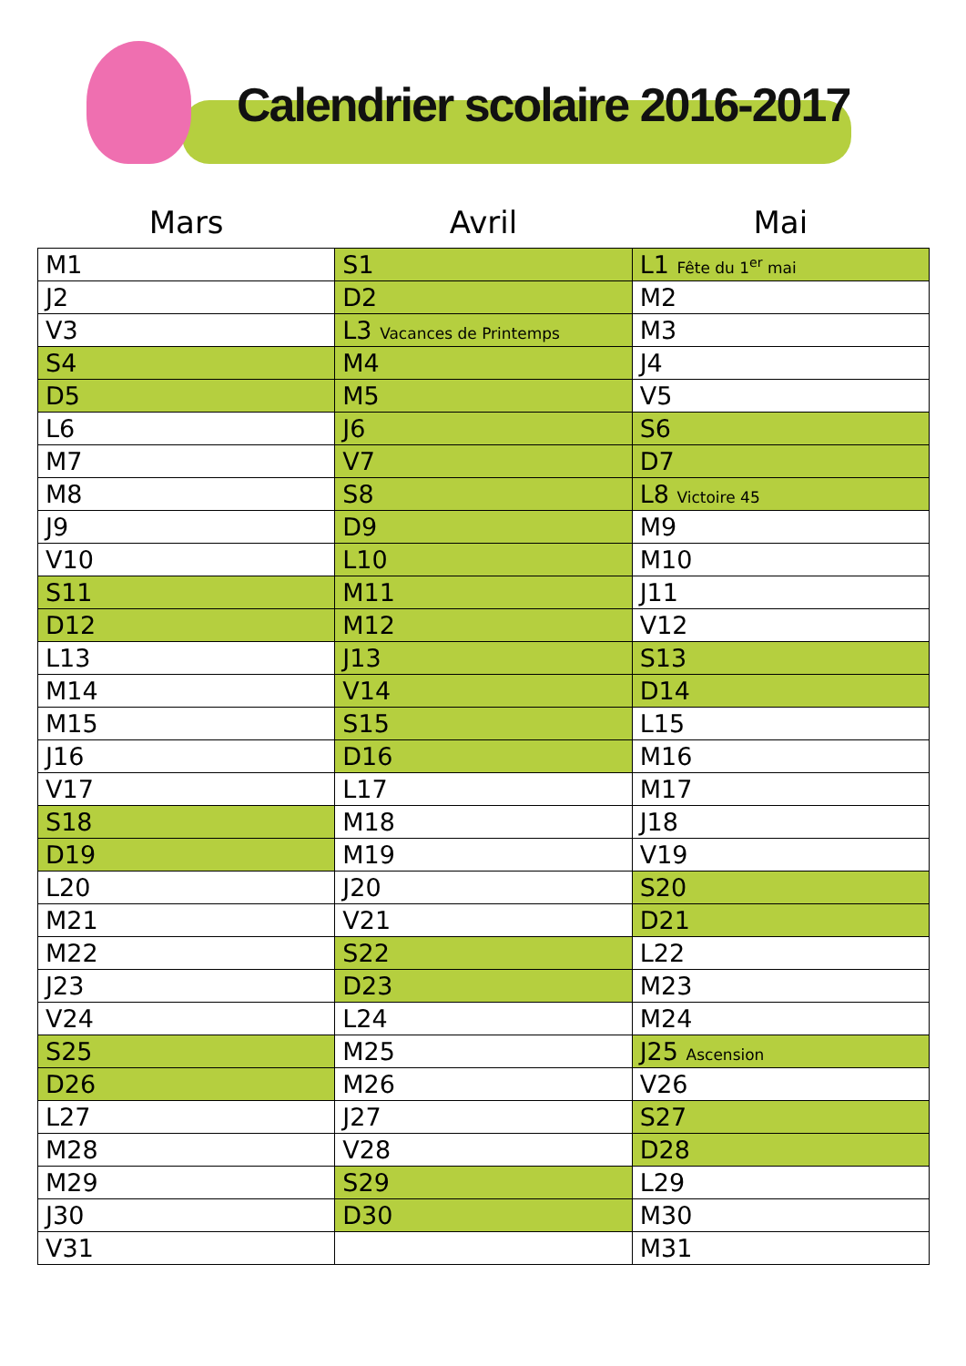Calendrier scolaire 2016-2017
| Mars | Avril | Mai |
| --- | --- | --- |
| M1 | S1 | L1 Fête du 1<sup>er</sup> mai |
| J2 | D2 | M2 |
| V3 | L3 Vacances de Printemps | M3 |
| S4 | M4 | J4 |
| D5 | M5 | V5 |
| L6 | J6 | S6 |
| M7 | V7 | D7 |
| M8 | S8 | L8 Victoire 45 |
| J9 | D9 | M9 |
| V10 | L10 | M10 |
| S11 | M11 | J11 |
| D12 | M12 | V12 |
| L13 | J13 | S13 |
| M14 | V14 | D14 |
| M15 | S15 | L15 |
| J16 | D16 | M16 |
| V17 | L17 | M17 |
| S18 | M18 | J18 |
| D19 | M19 | V19 |
| L20 | J20 | S20 |
| M21 | V21 | D21 |
| M22 | S22 | L22 |
| J23 | D23 | M23 |
| V24 | L24 | M24 |
| S25 | M25 | J25 Ascension |
| D26 | M26 | V26 |
| L27 | J27 | S27 |
| M28 | V28 | D28 |
| M29 | S29 | L29 |
| J30 | D30 | M30 |
| V31 | | M31 |